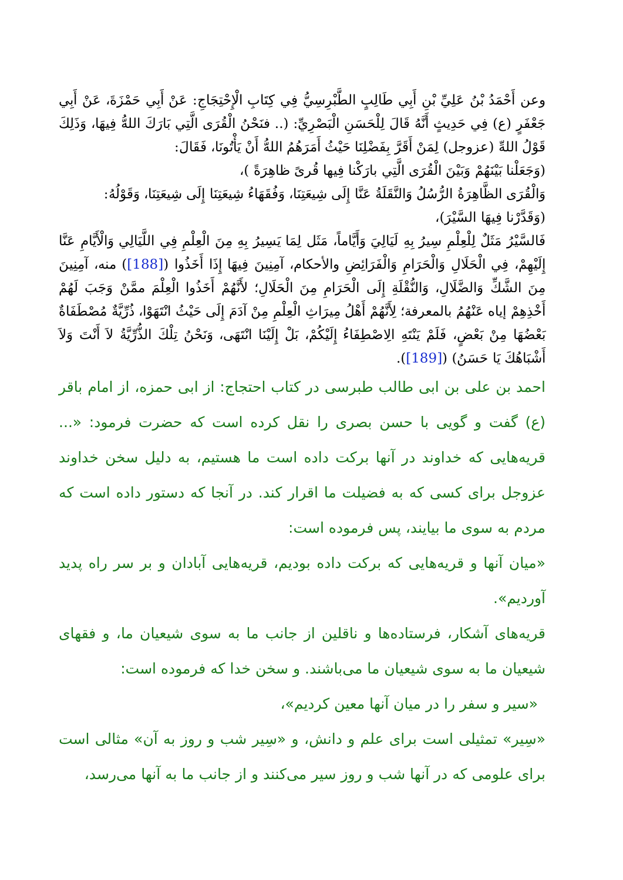وعن أَحْمَدُ بْنُ عَلِيِّ بْنِ أَبِي طَالِبٍ الطَّبْرِسِيُّ فِي كِتَابِ الْإِحْتِجَاجِ: عَنْ أَبِي حَمْزَةَ، عَنْ أَبِي جَعْفَرٍ (ع) فِي حَدِيثٍ أَنَّهُ قَالَ لِلْحَسَنِ الْبَصْرِيِّ: (.. فنَحْنُ الْقُرَى الَّتِي بَارَكَ اللهُّ فِيهَا، وَذَلِكَ قَوْلُ اللهِّ (عزوجل) لِمَنْ أَقَرَّ بِفَضْلِنَا حَيْثُ أَمَرَهُمُ اللهُّ أَنْ يَأْتُونَا، فَقَالَ:
(وَجَعَلْنا بَيْنَهُمْ وَبَيْنَ الْقُرَى الَّتِي بارَكْنا فِيها قُرىً ظاهِرَةً )،
وَالْقُرَى الظَّاهِرَةُ الرُّسُلُ وَالنَّقَلَةُ عَنَّا إِلَى شِيعَتِنَا، وَفُقَهَاءُ شِيعَتِنَا إِلَى شِيعَتِنَا، وَقَوْلُهُ:
(وَقَدَّرْنا فِيهَا السَّيْرَ)،
فَالسَّيْرُ مَثَلٌ لِلْعِلْمِ سِيرُ بِهِ لَيَالِيَ وَأَيَّاماً، مَثَل لِمَا يَسِيرُ بِهِ مِنَ الْعِلْمِ فِي اللَّيَالِي وَالْأَيَّامِ عَنَّا إِلَيْهِمْ، فِي الْحَلَالِ وَالْحَرَامِ وَالْفَرَائِضِ والأحكام، آمِنِينَ فِيهَا إِذَا أَخَذُوا ([188]) منه، آمِنِينَ مِنَ الشَّكِّ وَالضَّلَالِ، وَالنُّقْلَةِ إِلَى الْحَرَامِ مِنَ الْحَلَالِ؛ لأَنَّهُمْ أَخَذُوا الْعِلْمَ ممَّنْ وَجَبَ لَهُمْ أَخْذِهِمْ إياه عَنْهُمُ بالمعرفة؛ لِأَنَّهُمْ أَهْلُ مِيرَاثِ الْعِلْمِ مِنْ آدَمَ إِلَى حَيْثُ انْتَهَوْا، ذُرِّيَّةٌ مُصْطَفَاةٌ بَعْضُهَا مِنْ بَعْضٍ، فَلَمْ يَنْتَهِ الِاصْطِفَاءُ إِلَيْكُمْ، بَلْ إِلَيْنَا انْتَهَى، وَنَحْنُ تِلْكَ الذُّرِّيَّةُ لاَ أَنْتَ وَلاَ أَشْبَاهُكَ يَا حَسَنُ) ([189]).
احمد بن على بن ابى طالب طبرسى در كتاب احتجاج: از ابى حمزه، از امام باقر (ع) گفت و گويى با حسن بصرى را نقل كرده است كه حضرت فرمود: «... قريه‌هايى كه خداوند در آنها بركت داده است ما هستيم، به دليل سخن خداوند عزوجل براى كسى كه به فضيلت ما اقرار كند. در آنجا كه دستور داده است كه مردم به سوى ما بيايند، پس فرموده است:
«ميان آنها و قريه‌هايى كه بركت داده بوديم، قريه‌هايى آبادان و بر سر راه پديد آورديم».
قريه‌هاى آشكار، فرستاده‌ها و ناقلين از جانب ما به سوى شيعيان ما، و فقهاى شيعيان ما به سوى شيعيان ما مى‌باشند. و سخن خدا كه فرموده است:
«سير و سفر را در ميان آنها معين كرديم»،
«سِير» تمثيلى است براى علم و دانش، و «سِير شب و روز به آن» مثالى است براى علومى كه در آنها شب و روز سير مى‌كنند و از جانب ما به آنها مى‌رسد،